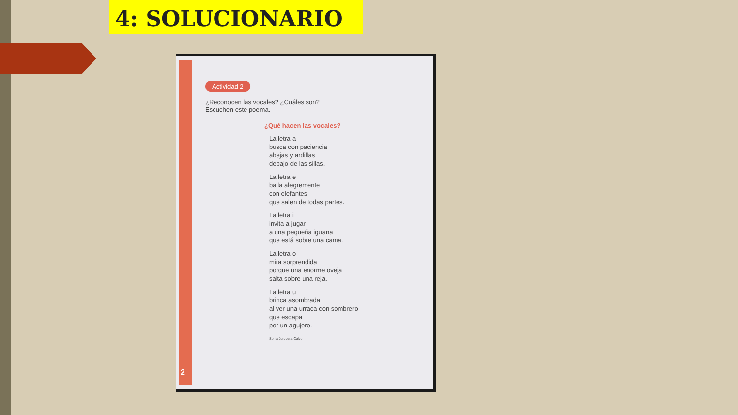4: SOLUCIONARIO
Actividad 2
¿Reconocen las vocales? ¿Cuáles son?
Escuchen este poema.
¿Qué hacen las vocales?
La letra a
busca con paciencia
abejas y ardillas
debajo de las sillas.
La letra e
baila alegremente
con elefantes
que salen de todas partes.
La letra i
invita a jugar
a una pequeña iguana
que está sobre una cama.
La letra o
mira sorprendida
porque una enorme oveja
salta sobre una reja.
La letra u
brinca asombrada
al ver una urraca con sombrero
que escapa
por un agujero.
Sonia Jorquera Calvo
2